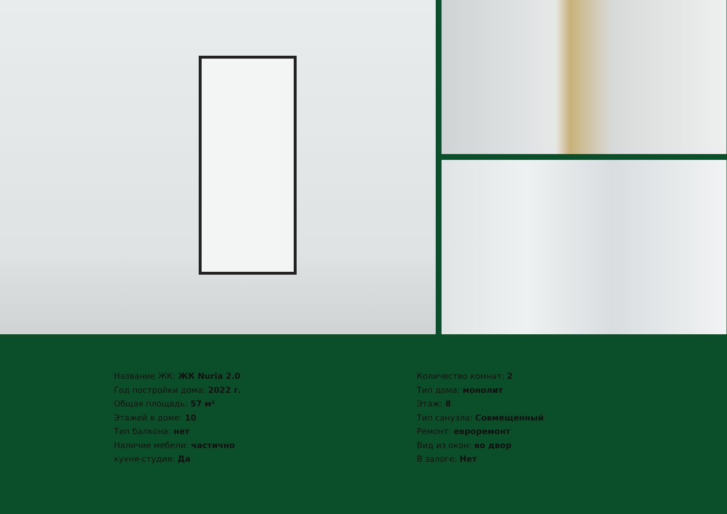Название ЖК: ЖК Nuria 2.0
Год постройки дома: 2022 г.
Общая площадь: 57 м²
Этажей в доме: 10
Тип балкона: нет
Наличие мебели: частично
кухня-студия: Да
Количество комнат: 2
Тип дома: монолит
Этаж: 8
Тип санузла: Совмещенный
Ремонт: евроремонт
Вид из окон: во двор
В залоге: Нет